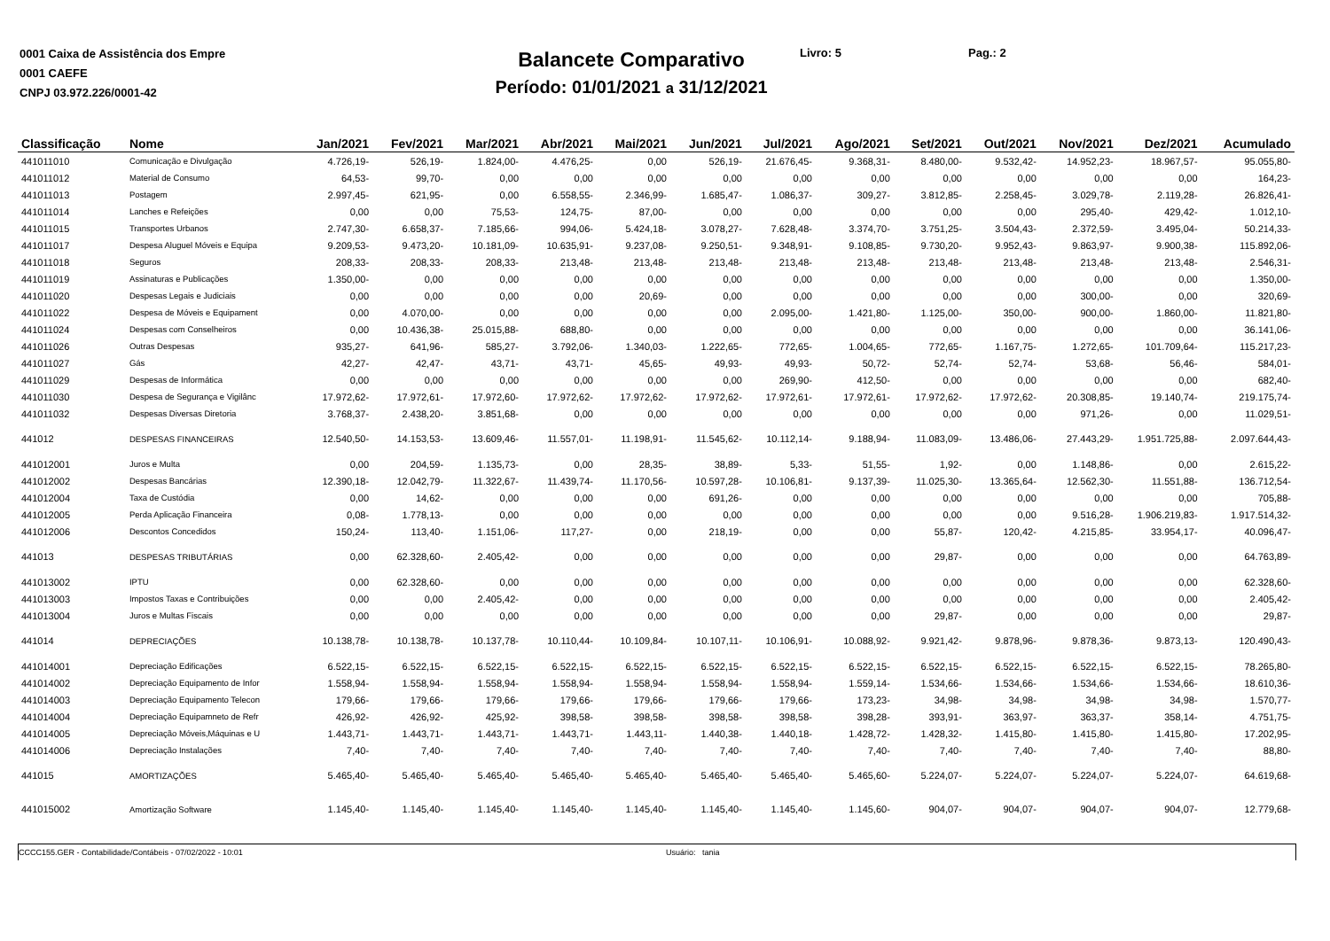0001 Caixa de Assistência dos Empre
0001 CAEFE
CNPJ 03.972.226/0001-42
Balancete Comparativo
Período: 01/01/2021 a 31/12/2021
Livro: 5 Pag.: 2
| Classificação | Nome | Jan/2021 | Fev/2021 | Mar/2021 | Abr/2021 | Mai/2021 | Jun/2021 | Jul/2021 | Ago/2021 | Set/2021 | Out/2021 | Nov/2021 | Dez/2021 | Acumulado |
| --- | --- | --- | --- | --- | --- | --- | --- | --- | --- | --- | --- | --- | --- | --- |
| 441011010 | Comunicação e Divulgação | 4.726,19- | 526,19- | 1.824,00- | 4.476,25- | 0,00 | 526,19- | 21.676,45- | 9.368,31- | 8.480,00- | 9.532,42- | 14.952,23- | 18.967,57- | 95.055,80- |
| 441011012 | Material de Consumo | 64,53- | 99,70- | 0,00 | 0,00 | 0,00 | 0,00 | 0,00 | 0,00 | 0,00 | 0,00 | 0,00 | 0,00 | 164,23- |
| 441011013 | Postagem | 2.997,45- | 621,95- | 0,00 | 6.558,55- | 2.346,99- | 1.685,47- | 1.086,37- | 309,27- | 3.812,85- | 2.258,45- | 3.029,78- | 2.119,28- | 26.826,41- |
| 441011014 | Lanches e Refeições | 0,00 | 0,00 | 75,53- | 124,75- | 87,00- | 0,00 | 0,00 | 0,00 | 0,00 | 0,00 | 295,40- | 429,42- | 1.012,10- |
| 441011015 | Transportes Urbanos | 2.747,30- | 6.658,37- | 7.185,66- | 994,06- | 5.424,18- | 3.078,27- | 7.628,48- | 3.374,70- | 3.751,25- | 3.504,43- | 2.372,59- | 3.495,04- | 50.214,33- |
| 441011017 | Despesa Aluguel Móveis e Equipa | 9.209,53- | 9.473,20- | 10.181,09- | 10.635,91- | 9.237,08- | 9.250,51- | 9.348,91- | 9.108,85- | 9.730,20- | 9.952,43- | 9.863,97- | 9.900,38- | 115.892,06- |
| 441011018 | Seguros | 208,33- | 208,33- | 208,33- | 213,48- | 213,48- | 213,48- | 213,48- | 213,48- | 213,48- | 213,48- | 213,48- | 213,48- | 2.546,31- |
| 441011019 | Assinaturas e Publicações | 1.350,00- | 0,00 | 0,00 | 0,00 | 0,00 | 0,00 | 0,00 | 0,00 | 0,00 | 0,00 | 0,00 | 0,00 | 1.350,00- |
| 441011020 | Despesas Legais e Judiciais | 0,00 | 0,00 | 0,00 | 0,00 | 20,69- | 0,00 | 0,00 | 0,00 | 0,00 | 0,00 | 300,00- | 0,00 | 320,69- |
| 441011022 | Despesa de Móveis e Equipament | 0,00 | 4.070,00- | 0,00 | 0,00 | 0,00 | 0,00 | 2.095,00- | 1.421,80- | 1.125,00- | 350,00- | 900,00- | 1.860,00- | 11.821,80- |
| 441011024 | Despesas com Conselheiros | 0,00 | 10.436,38- | 25.015,88- | 688,80- | 0,00 | 0,00 | 0,00 | 0,00 | 0,00 | 0,00 | 0,00 | 0,00 | 36.141,06- |
| 441011026 | Outras Despesas | 935,27- | 641,96- | 585,27- | 3.792,06- | 1.340,03- | 1.222,65- | 772,65- | 1.004,65- | 772,65- | 1.167,75- | 1.272,65- | 101.709,64- | 115.217,23- |
| 441011027 | Gás | 42,27- | 42,47- | 43,71- | 43,71- | 45,65- | 49,93- | 49,93- | 50,72- | 52,74- | 52,74- | 53,68- | 56,46- | 584,01- |
| 441011029 | Despesas de Informática | 0,00 | 0,00 | 0,00 | 0,00 | 0,00 | 0,00 | 269,90- | 412,50- | 0,00 | 0,00 | 0,00 | 0,00 | 682,40- |
| 441011030 | Despesa de Segurança e Vigilânc | 17.972,62- | 17.972,61- | 17.972,60- | 17.972,62- | 17.972,62- | 17.972,62- | 17.972,61- | 17.972,61- | 17.972,62- | 17.972,62- | 20.308,85- | 19.140,74- | 219.175,74- |
| 441011032 | Despesas Diversas Diretoria | 3.768,37- | 2.438,20- | 3.851,68- | 0,00 | 0,00 | 0,00 | 0,00 | 0,00 | 0,00 | 0,00 | 971,26- | 0,00 | 11.029,51- |
| 441012 | DESPESAS FINANCEIRAS | 12.540,50- | 14.153,53- | 13.609,46- | 11.557,01- | 11.198,91- | 11.545,62- | 10.112,14- | 9.188,94- | 11.083,09- | 13.486,06- | 27.443,29- | 1.951.725,88- | 2.097.644,43- |
| 441012001 | Juros e Multa | 0,00 | 204,59- | 1.135,73- | 0,00 | 28,35- | 38,89- | 5,33- | 51,55- | 1,92- | 0,00 | 1.148,86- | 0,00 | 2.615,22- |
| 441012002 | Despesas Bancárias | 12.390,18- | 12.042,79- | 11.322,67- | 11.439,74- | 11.170,56- | 10.597,28- | 10.106,81- | 9.137,39- | 11.025,30- | 13.365,64- | 12.562,30- | 11.551,88- | 136.712,54- |
| 441012004 | Taxa de Custódia | 0,00 | 14,62- | 0,00 | 0,00 | 0,00 | 691,26- | 0,00 | 0,00 | 0,00 | 0,00 | 0,00 | 0,00 | 705,88- |
| 441012005 | Perda Aplicação Financeira | 0,08- | 1.778,13- | 0,00 | 0,00 | 0,00 | 0,00 | 0,00 | 0,00 | 0,00 | 0,00 | 9.516,28- | 1.906.219,83- | 1.917.514,32- |
| 441012006 | Descontos Concedidos | 150,24- | 113,40- | 1.151,06- | 117,27- | 0,00 | 218,19- | 0,00 | 0,00 | 55,87- | 120,42- | 4.215,85- | 33.954,17- | 40.096,47- |
| 441013 | DESPESAS TRIBUTÁRIAS | 0,00 | 62.328,60- | 2.405,42- | 0,00 | 0,00 | 0,00 | 0,00 | 0,00 | 29,87- | 0,00 | 0,00 | 0,00 | 64.763,89- |
| 441013002 | IPTU | 0,00 | 62.328,60- | 0,00 | 0,00 | 0,00 | 0,00 | 0,00 | 0,00 | 0,00 | 0,00 | 0,00 | 0,00 | 62.328,60- |
| 441013003 | Impostos Taxas e Contribuições | 0,00 | 0,00 | 2.405,42- | 0,00 | 0,00 | 0,00 | 0,00 | 0,00 | 0,00 | 0,00 | 0,00 | 0,00 | 2.405,42- |
| 441013004 | Juros e Multas Fiscais | 0,00 | 0,00 | 0,00 | 0,00 | 0,00 | 0,00 | 0,00 | 0,00 | 29,87- | 0,00 | 0,00 | 0,00 | 29,87- |
| 441014 | DEPRECIAÇÕES | 10.138,78- | 10.138,78- | 10.137,78- | 10.110,44- | 10.109,84- | 10.107,11- | 10.106,91- | 10.088,92- | 9.921,42- | 9.878,96- | 9.878,36- | 9.873,13- | 120.490,43- |
| 441014001 | Depreciação Edificações | 6.522,15- | 6.522,15- | 6.522,15- | 6.522,15- | 6.522,15- | 6.522,15- | 6.522,15- | 6.522,15- | 6.522,15- | 6.522,15- | 6.522,15- | 6.522,15- | 78.265,80- |
| 441014002 | Depreciação Equipamento de Infor | 1.558,94- | 1.558,94- | 1.558,94- | 1.558,94- | 1.558,94- | 1.558,94- | 1.558,94- | 1.559,14- | 1.534,66- | 1.534,66- | 1.534,66- | 1.534,66- | 18.610,36- |
| 441014003 | Depreciação Equipamento Telecon | 179,66- | 179,66- | 179,66- | 179,66- | 179,66- | 179,66- | 179,66- | 173,23- | 34,98- | 34,98- | 34,98- | 34,98- | 1.570,77- |
| 441014004 | Depreciação Equipamneto de Refr | 426,92- | 426,92- | 425,92- | 398,58- | 398,58- | 398,58- | 398,58- | 398,28- | 393,91- | 363,97- | 363,37- | 358,14- | 4.751,75- |
| 441014005 | Depreciação Móveis,Máquinas e U | 1.443,71- | 1.443,71- | 1.443,71- | 1.443,71- | 1.443,11- | 1.440,38- | 1.440,18- | 1.428,72- | 1.428,32- | 1.415,80- | 1.415,80- | 1.415,80- | 17.202,95- |
| 441014006 | Depreciação Instalações | 7,40- | 7,40- | 7,40- | 7,40- | 7,40- | 7,40- | 7,40- | 7,40- | 7,40- | 7,40- | 7,40- | 7,40- | 88,80- |
| 441015 | AMORTIZAÇÕES | 5.465,40- | 5.465,40- | 5.465,40- | 5.465,40- | 5.465,40- | 5.465,40- | 5.465,40- | 5.465,60- | 5.224,07- | 5.224,07- | 5.224,07- | 5.224,07- | 64.619,68- |
| 441015002 | Amortização Software | 1.145,40- | 1.145,40- | 1.145,40- | 1.145,40- | 1.145,40- | 1.145,40- | 1.145,40- | 1.145,60- | 904,07- | 904,07- | 904,07- | 904,07- | 12.779,68- |
CCCC155.GER - Contabilidade/Contábeis - 07/02/2022 - 10:01 Usuário: tania